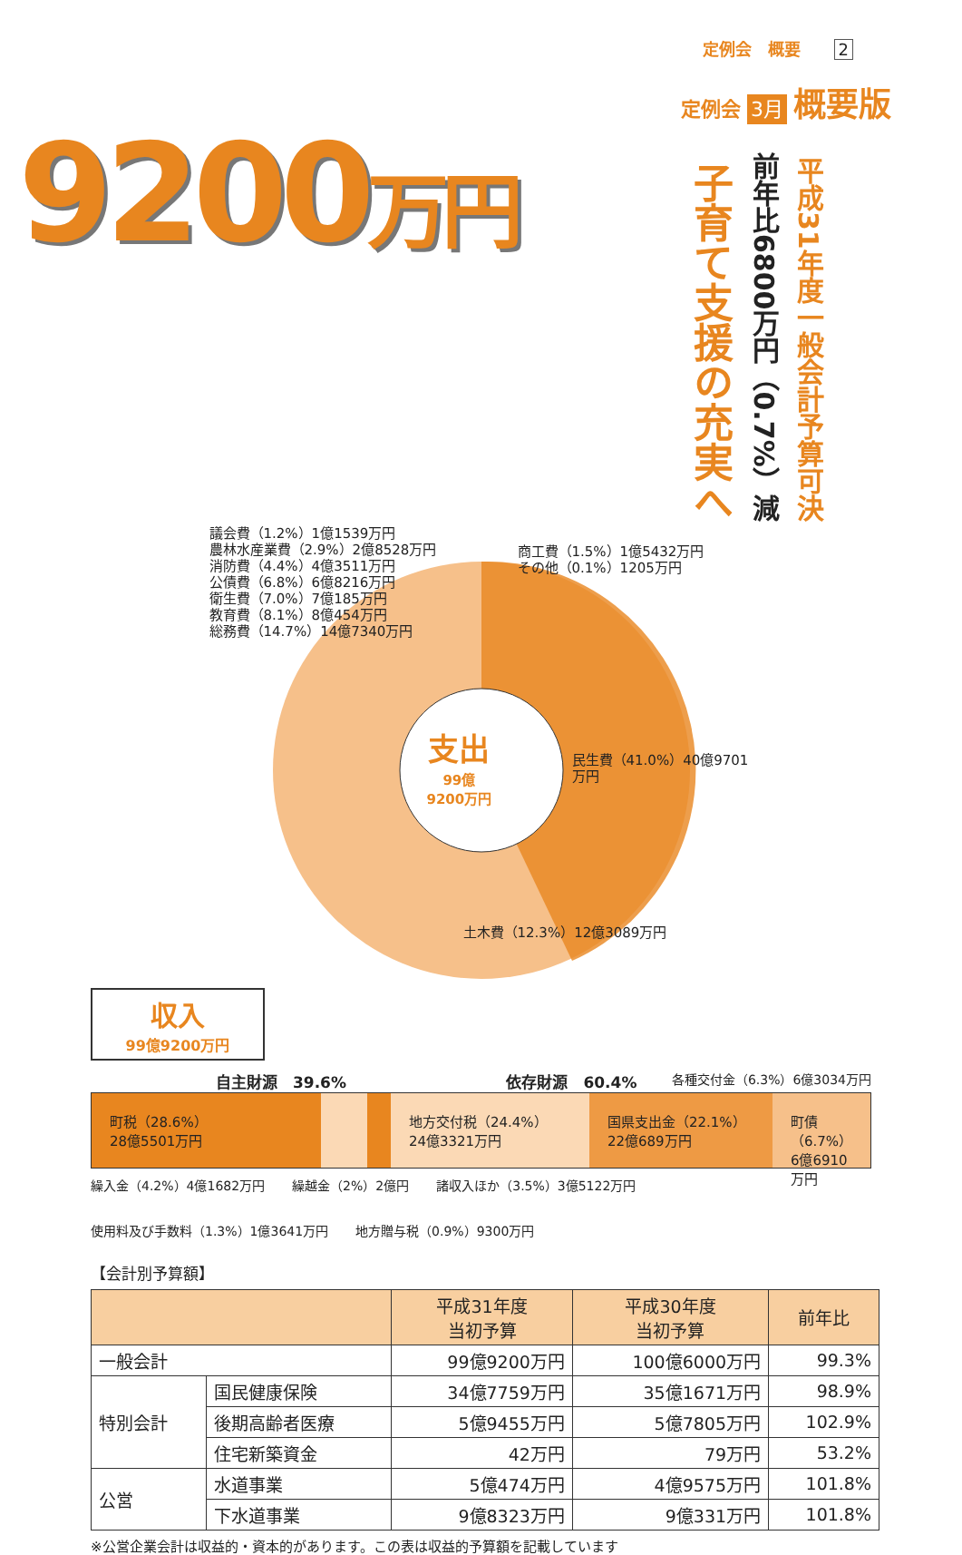定例会　概要 2
9200万円
定例会 3月 概要版
子育て支援の充実へ
前年比6800万円（0.7%）減
平成31年度一般会計予算可決
支出
99億
9200万円
議会費（1.2%）1億1539万円
農林水産業費（2.9%）2億8528万円
消防費（4.4%）4億3511万円
公債費（6.8%）6億8216万円
衛生費（7.0%）7億185万円
教育費（8.1%）8億454万円
総務費（14.7%）14億7340万円
商工費（1.5%）1億5432万円
その他（0.1%）1205万円
民生費（41.0%）40億9701万円
土木費（12.3%）12億3089万円
収入
99億9200万円
自主財源　39.6% 依存財源　60.4%
各種交付金（6.3%）6億3034万円
町税（28.6%）
28億5501万円
地方交付税（24.4%）
24億3321万円
国県支出金（22.1%）
22億689万円
町債（6.7%）
6億6910万円
繰入金（4.2%）4億1682万円 繰越金（2%）2億円 諸収入ほか（3.5%）3億5122万円 使用料及び手数料（1.3%）1億3641万円 地方贈与税（0.9%）9300万円
【会計別予算額】
| | | 平成31年度 当初予算 | 平成30年度 当初予算 | 前年比 |
| --- | --- | --- | --- | --- |
| 一般会計 | | 99億9200万円 | 100億6000万円 | 99.3% |
| 特別会計 | 国民健康保険 | 34億7759万円 | 35億1671万円 | 98.9% |
| | 後期高齢者医療 | 5億9455万円 | 5億7805万円 | 102.9% |
| | 住宅新築資金 | 42万円 | 79万円 | 53.2% |
| 公営 | 水道事業 | 5億474万円 | 4億9575万円 | 101.8% |
| | 下水道事業 | 9億8323万円 | 9億331万円 | 101.8% |
※公営企業会計は収益的・資本的があります。この表は収益的予算額を記載しています